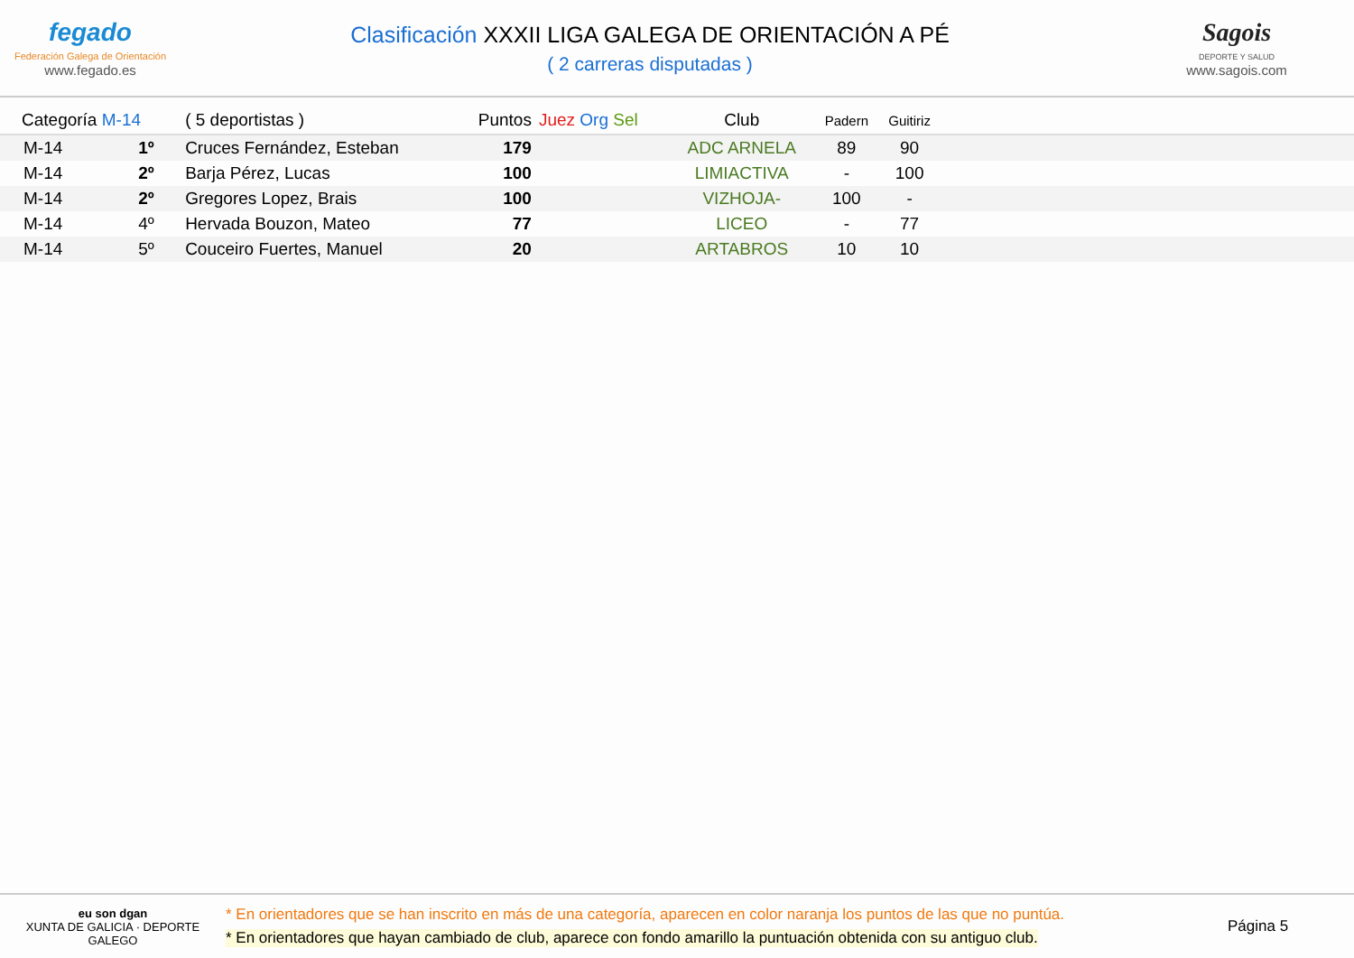fegado
Federación Galega de Orientación
www.fegado.es
Clasificación XXXII LIGA GALEGA DE ORIENTACIÓN A PÉ
( 2 carreras disputadas )
Sagois
DEPORTE Y SALUD
www.sagois.com
| Categoría M-14 | | ( 5 deportistas ) | Puntos | Juez Org Sel | Club | Padern | Guitiriz | |
| --- | --- | --- | --- | --- | --- | --- | --- | --- |
| M-14 | 1º | Cruces Fernández, Esteban | 179 | | ADC ARNELA | 89 | 90 | |
| M-14 | 2º | Barja Pérez, Lucas | 100 | | LIMIACTIVA | - | 100 | |
| M-14 | 2º | Gregores Lopez, Brais | 100 | | VIZHOJA- | 100 | - | |
| M-14 | 4º | Hervada Bouzon, Mateo | 77 | | LICEO | - | 77 | |
| M-14 | 5º | Couceiro Fuertes, Manuel | 20 | | ARTABROS | 10 | 10 | |
eu son dgan
XUNTA DE GALICIA · DEPORTE GALEGO
* En orientadores que se han inscrito en más de una categoría, aparecen en color naranja los puntos de las que no puntúa.
* En orientadores que hayan cambiado de club, aparece con fondo amarillo la puntuación obtenida con su antiguo club.
Página 5